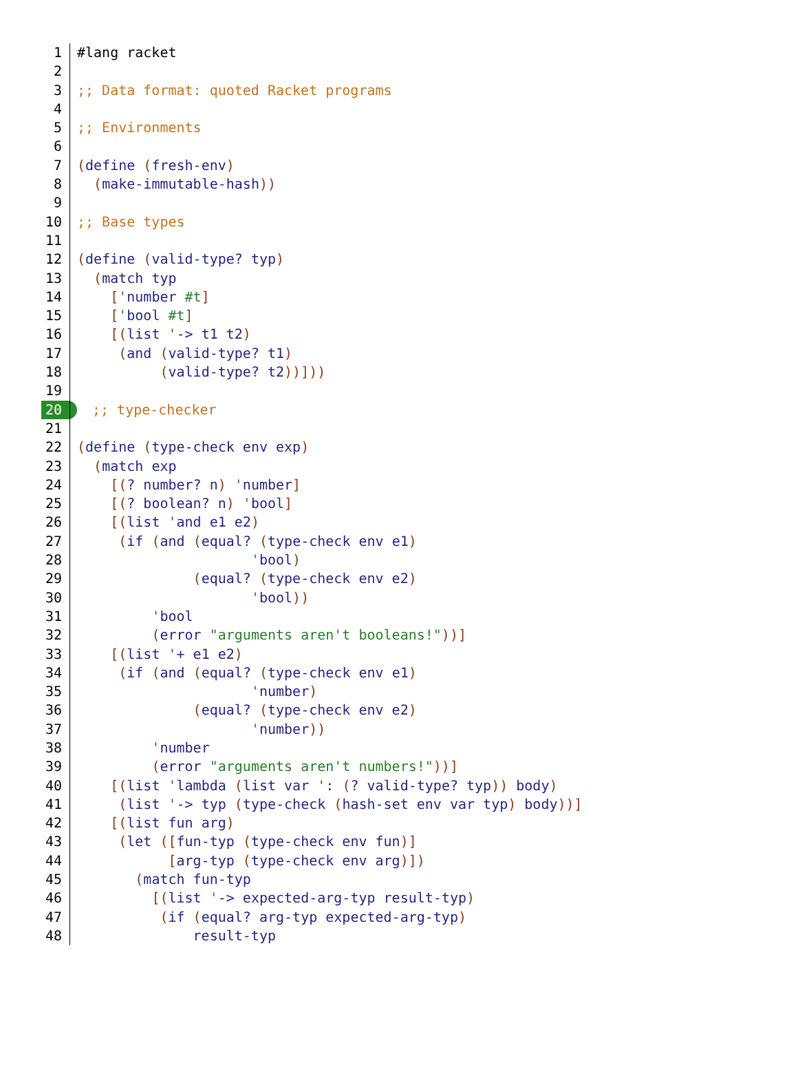1 #lang racket
2
3;; Data format: quoted Racket programs
4
5;; Environments
6
7 (define (fresh-env)
8 (make-immutable-hash))
9
10;; Base types
11
12 (define (valid-type? typ)
13 (match typ
14 ['number #t]
15 ['bool #t]
16 [(list '-> t1 t2)
17 (and (valid-type? t1)
18 (valid-type? t2))]))
19
20;; type-checker
21
22 (define (type-check env exp)
23 (match exp
24 [(? number? n) 'number]
25 [(? boolean? n) 'bool]
26 [(list 'and e1 e2)
27 (if (and (equal? (type-check env e1)
28 'bool)
29 (equal? (type-check env e2)
30 'bool))
31 'bool
32 (error "arguments aren't booleans!"))]
33 [(list '+ e1 e2)
34 (if (and (equal? (type-check env e1)
35 'number)
36 (equal? (type-check env e2)
37 'number))
38 'number
39 (error "arguments aren't numbers!"))]
40 [(list 'lambda (list var ': (? valid-type? typ)) body)
41 (list '-> typ (type-check (hash-set env var typ) body))]
42 [(list fun arg)
43 (let ([fun-typ (type-check env fun)]
44 [arg-typ (type-check env arg)])
45 (match fun-typ
46 [(list '-> expected-arg-typ result-typ)
47 (if (equal? arg-typ expected-arg-typ)
48 result-typ